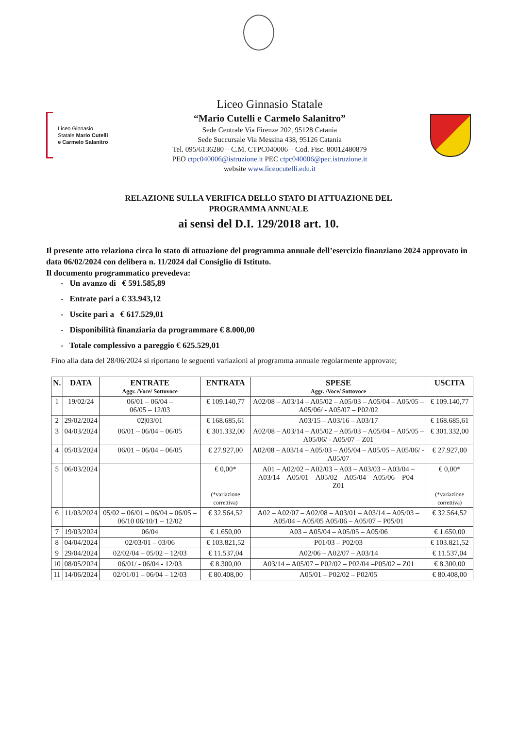Liceo Ginnasio Statale Mario Cutelli e Carmelo Salanitro
Liceo Ginnasio Statale
“Mario Cutelli e Carmelo Salanitro”
Sede Centrale Via Firenze 202, 95128 Catania
Sede Succursale Via Messina 438, 95126 Catania
Tel. 095/6136280 – C.M. CTPC040006 – Cod. Fisc. 80012480879
PEO ctpc040006@istruzione.it PEC ctpc040006@pec.istruzione.it
website www.liceocutelli.edu.it
RELAZIONE SULLA VERIFICA DELLO STATO DI ATTUAZIONE DEL
PROGRAMMA ANNUALE
ai sensi del D.I. 129/2018 art. 10.
Il presente atto relaziona circa lo stato di attuazione del programma annuale dell’esercizio finanziano 2024 approvato in data 06/02/2024 con delibera n. 11/2024 dal Consiglio di Istituto.
Il documento programmatico prevedeva:
- Un avanzo di € 591.585,89
- Entrate pari a € 33.943,12
- Uscite pari a € 617.529,01
- Disponibilità finanziaria da programmare € 8.000,00
- Totale complessivo a pareggio € 625.529,01
Fino alla data del 28/06/2024 si riportano le seguenti variazioni al programma annuale regolarmente approvate;
| N. | DATA | ENTRATE Aggr. /Voce/ Sottovoce | ENTRATA | SPESE Aggr. /Voce/ Sottovoce | USCITA |
| --- | --- | --- | --- | --- | --- |
| 1 | 19/02/24 | 06/01 – 06/04 – 06/05 – 12/03 | € 109.140,77 | A02/08 – A03/14 – A05/02 – A05/03 – A05/04 – A05/05 – A05/06/ - A05/07 – P02/02 | € 109.140,77 |
| 2 | 29/02/2024 | 02/03/01 | € 168.685,61 | A03/15 – A03/16 – A03/17 | € 168.685,61 |
| 3 | 04/03/2024 | 06/01 – 06/04 – 06/05 | € 301.332,00 | A02/08 – A03/14 – A05/02 – A05/03 – A05/04 – A05/05 – A05/06/ - A05/07 – Z01 | € 301.332,00 |
| 4 | 05/03/2024 | 06/01 – 06/04 – 06/05 | € 27.927,00 | A02/08 – A03/14 – A05/03 – A05/04 – A05/05 – A05/06/ - A05/07 | € 27.927,00 |
| 5 | 06/03/2024 | | € 0,00* (*variazione correttiva) | A01 – A02/02 – A02/03 – A03 – A03/03 – A03/04 – A03/14 – A05/01 – A05/02 – A05/04 – A05/06 – P04 – Z01 | € 0,00* (*variazione correttiva) |
| 6 | 11/03/2024 | 05/02 – 06/01 – 06/04 – 06/05 – 06/10 06/10/1 – 12/02 | € 32.564,52 | A02 – A02/07 – A02/08 – A03/01 – A03/14 – A05/03 – A05/04 – A05/05 A05/06 – A05/07 – P05/01 | € 32.564,52 |
| 7 | 19/03/2024 | 06/04 | € 1.650,00 | A03 – A05/04 – A05/05 – A05/06 | € 1.650,00 |
| 8 | 04/04/2024 | 02/03/01 – 03/06 | € 103.821,52 | P01/03 – P02/03 | € 103.821,52 |
| 9 | 29/04/2024 | 02/02/04 – 05/02 – 12/03 | € 11.537,04 | A02/06 – A02/07 – A03/14 | € 11.537,04 |
| 10 | 08/05/2024 | 06/01/ - 06/04 - 12/03 | € 8.300,00 | A03/14 – A05/07 – P02/02 – P02/04 –P05/02 – Z01 | € 8.300,00 |
| 11 | 14/06/2024 | 02/01/01 – 06/04 – 12/03 | € 80.408,00 | A05/01 – P02/02 – P02/05 | € 80.408,00 |